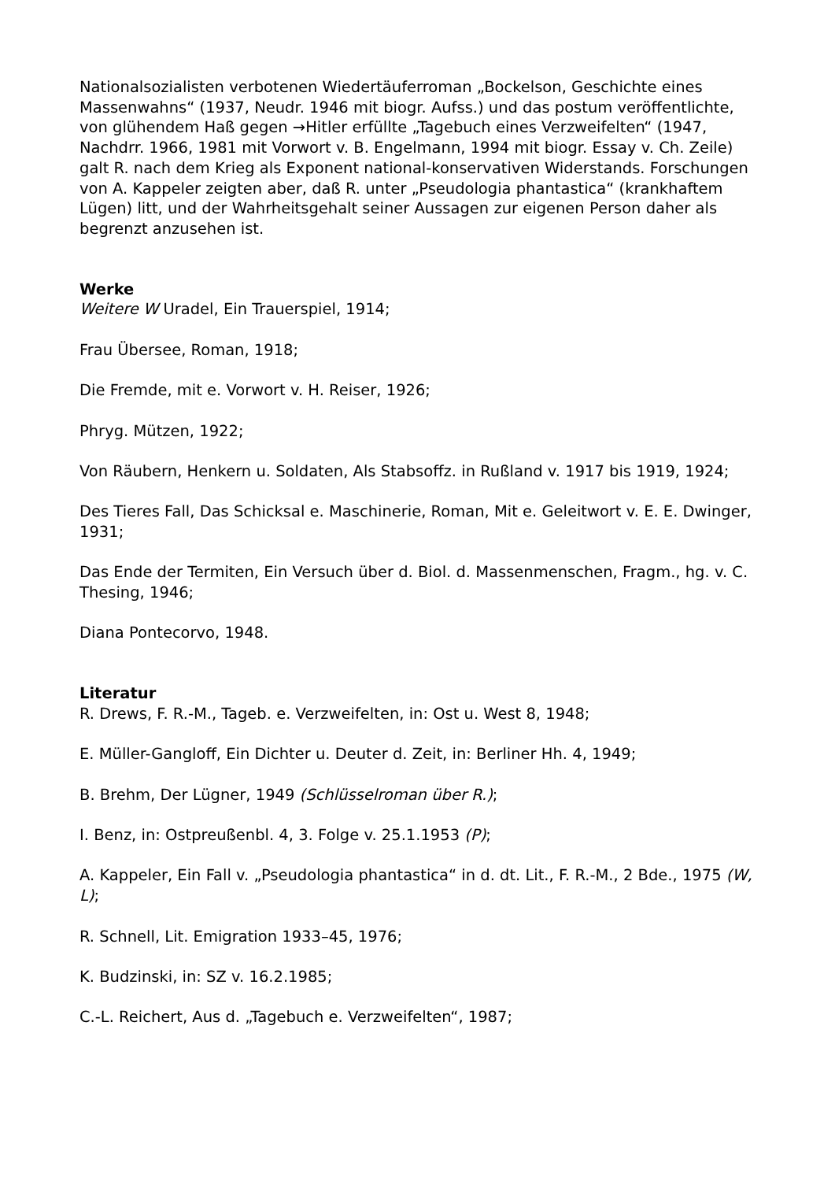Nationalsozialisten verbotenen Wiedertäuferroman „Bockelson, Geschichte eines Massenwahns“ (1937, Neudr. 1946 mit biogr. Aufss.) und das postum veröffentlichte, von glühendem Haß gegen →Hitler erfüllte „Tagebuch eines Verzweifelten“ (1947, Nachdrr. 1966, 1981 mit Vorwort v. B. Engelmann, 1994 mit biogr. Essay v. Ch. Zeile) galt R. nach dem Krieg als Exponent national-konservativen Widerstands. Forschungen von A. Kappeler zeigten aber, daß R. unter „Pseudologia phantastica“ (krankhaftem Lügen) litt, und der Wahrheitsgehalt seiner Aussagen zur eigenen Person daher als begrenzt anzusehen ist.
Werke
Weitere W Uradel, Ein Trauerspiel, 1914;
Frau Übersee, Roman, 1918;
Die Fremde, mit e. Vorwort v. H. Reiser, 1926;
Phryg. Mützen, 1922;
Von Räubern, Henkern u. Soldaten, Als Stabsoffz. in Rußland v. 1917 bis 1919, 1924;
Des Tieres Fall, Das Schicksal e. Maschinerie, Roman, Mit e. Geleitwort v. E. E. Dwinger, 1931;
Das Ende der Termiten, Ein Versuch über d. Biol. d. Massenmenschen, Fragm., hg. v. C. Thesing, 1946;
Diana Pontecorvo, 1948.
Literatur
R. Drews, F. R.-M., Tageb. e. Verzweifelten, in: Ost u. West 8, 1948;
E. Müller-Gangloff, Ein Dichter u. Deuter d. Zeit, in: Berliner Hh. 4, 1949;
B. Brehm, Der Lügner, 1949 (Schlüsselroman über R.);
I. Benz, in: Ostpreußenbl. 4, 3. Folge v. 25.1.1953 (P);
A. Kappeler, Ein Fall v. „Pseudologia phantastica“ in d. dt. Lit., F. R.-M., 2 Bde., 1975 (W, L);
R. Schnell, Lit. Emigration 1933–45, 1976;
K. Budzinski, in: SZ v. 16.2.1985;
C.-L. Reichert, Aus d. „Tagebuch e. Verzweifelten“, 1987;